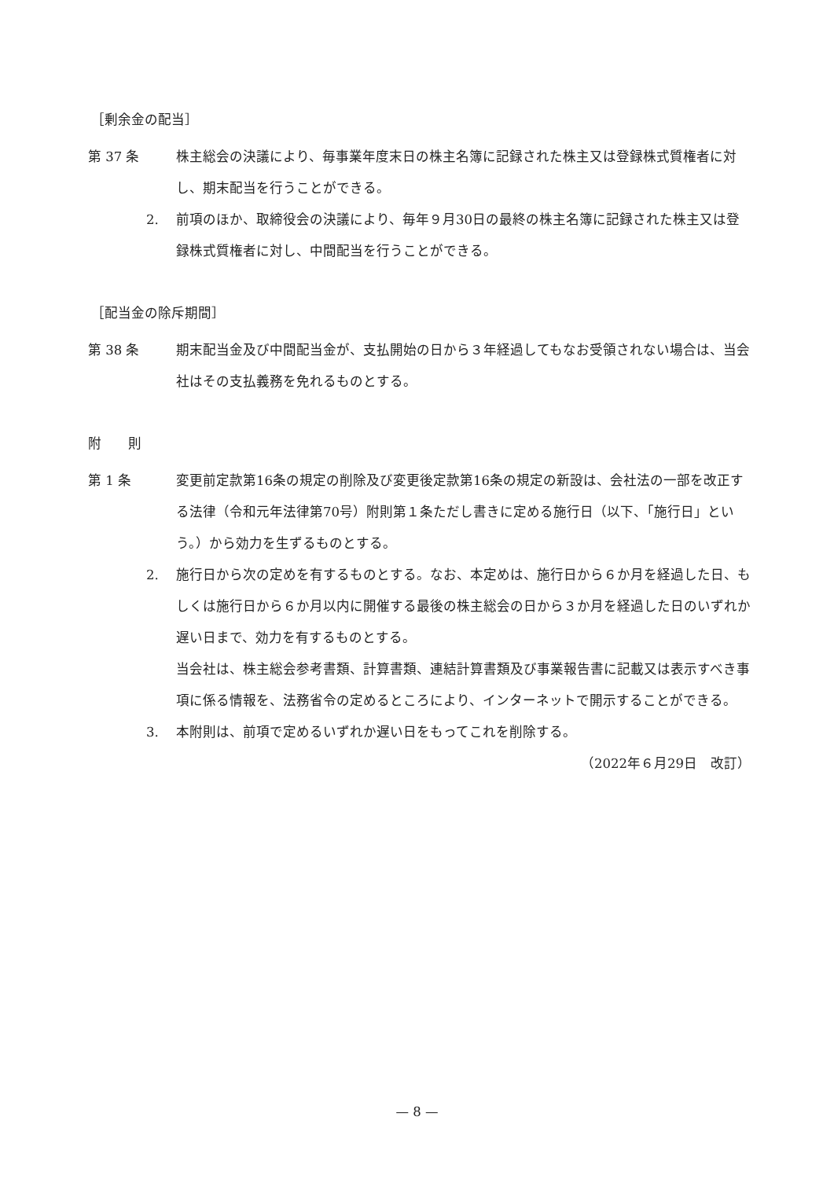［剰余金の配当］
第 37 条 株主総会の決議により、毎事業年度末日の株主名簿に記録された株主又は登録株式質権者に対し、期末配当を行うことができる。
2. 前項のほか、取締役会の決議により、毎年９月30日の最終の株主名簿に記録された株主又は登録株式質権者に対し、中間配当を行うことができる。
［配当金の除斥期間］
第 38 条 期末配当金及び中間配当金が、支払開始の日から３年経過してもなお受領されない場合は、当会社はその支払義務を免れるものとする。
附　　則
第 1 条 変更前定款第16条の規定の削除及び変更後定款第16条の規定の新設は、会社法の一部を改正する法律（令和元年法律第70号）附則第１条ただし書きに定める施行日（以下、「施行日」という。）から効力を生ずるものとする。
2. 施行日から次の定めを有するものとする。なお、本定めは、施行日から６か月を経過した日、もしくは施行日から６か月以内に開催する最後の株主総会の日から３か月を経過した日のいずれか遅い日まで、効力を有するものとする。
当会社は、株主総会参考書類、計算書類、連結計算書類及び事業報告書に記載又は表示すべき事項に係る情報を、法務省令の定めるところにより、インターネットで開示することができる。
3. 本附則は、前項で定めるいずれか遅い日をもってこれを削除する。
（2022年６月29日　改訂）
— 8 —